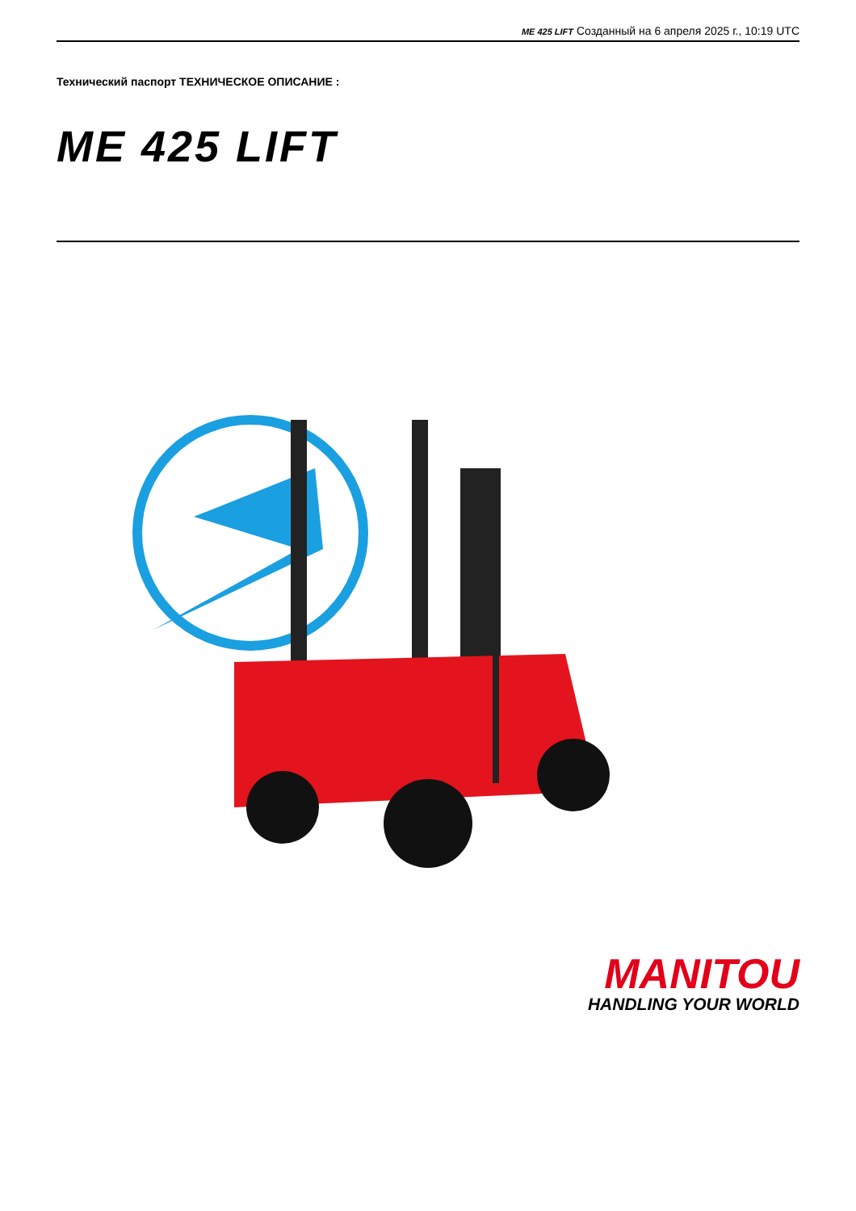ME 425 LIFT Созданный на 6 апреля 2025 г., 10:19 UTC
Технический паспорт ТЕХНИЧЕСКОЕ ОПИСАНИЕ :
ME 425 LIFT
MANITOU
HANDLING YOUR WORLD